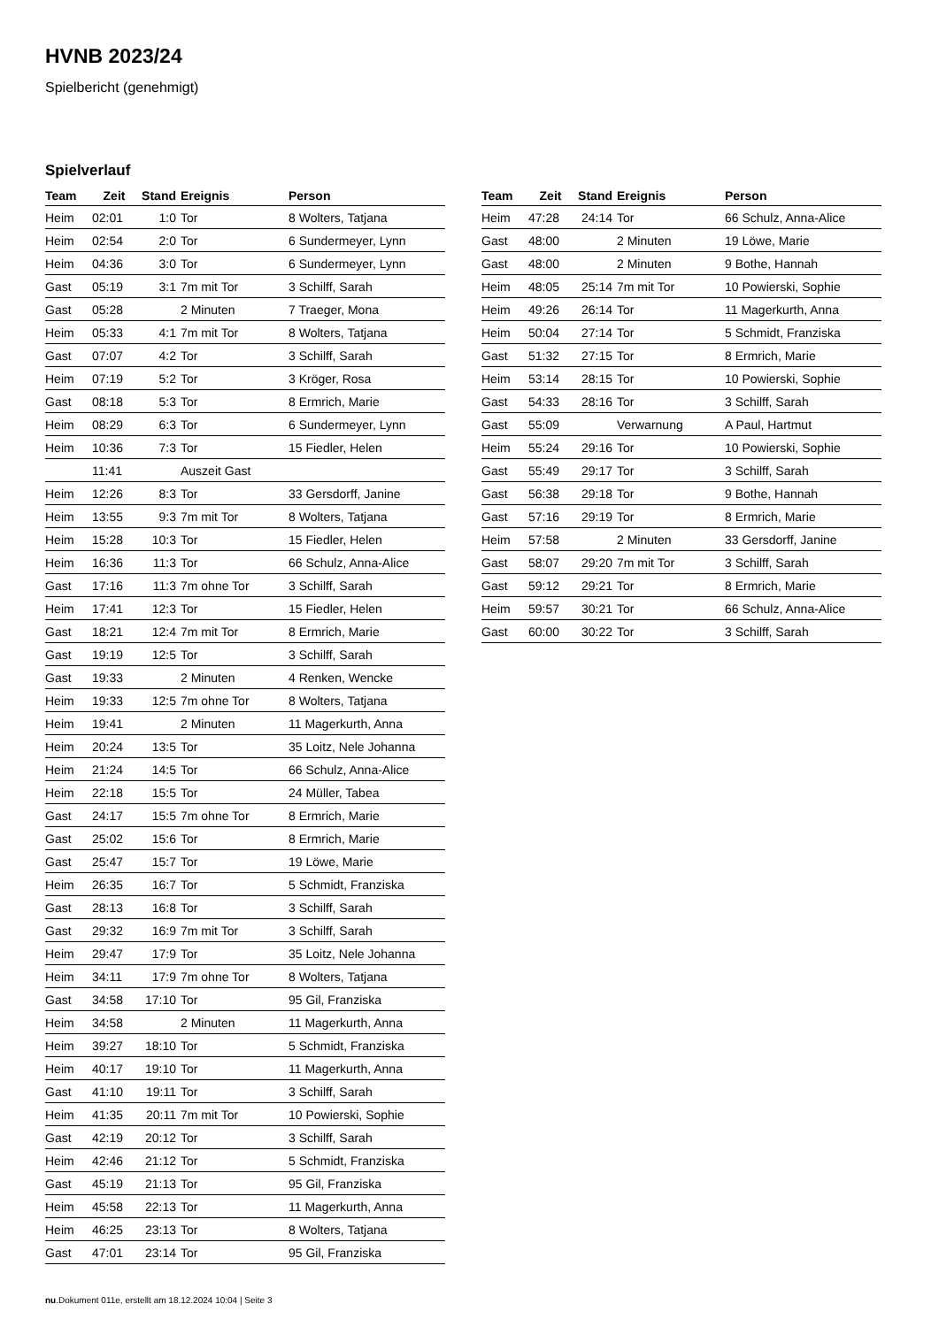HVNB 2023/24
Spielbericht (genehmigt)
Spielverlauf
| Team | Zeit | Stand | Ereignis | Person |
| --- | --- | --- | --- | --- |
| Heim | 02:01 | 1:0 | Tor | 8 Wolters, Tatjana |
| Heim | 02:54 | 2:0 | Tor | 6 Sundermeyer, Lynn |
| Heim | 04:36 | 3:0 | Tor | 6 Sundermeyer, Lynn |
| Gast | 05:19 | 3:1 | 7m mit Tor | 3 Schilff, Sarah |
| Gast | 05:28 | | 2 Minuten | 7 Traeger, Mona |
| Heim | 05:33 | 4:1 | 7m mit Tor | 8 Wolters, Tatjana |
| Gast | 07:07 | 4:2 | Tor | 3 Schilff, Sarah |
| Heim | 07:19 | 5:2 | Tor | 3 Kröger, Rosa |
| Gast | 08:18 | 5:3 | Tor | 8 Ermrich, Marie |
| Heim | 08:29 | 6:3 | Tor | 6 Sundermeyer, Lynn |
| Heim | 10:36 | 7:3 | Tor | 15 Fiedler, Helen |
| | 11:41 | | Auszeit Gast | |
| Heim | 12:26 | 8:3 | Tor | 33 Gersdorff, Janine |
| Heim | 13:55 | 9:3 | 7m mit Tor | 8 Wolters, Tatjana |
| Heim | 15:28 | 10:3 | Tor | 15 Fiedler, Helen |
| Heim | 16:36 | 11:3 | Tor | 66 Schulz, Anna-Alice |
| Gast | 17:16 | 11:3 | 7m ohne Tor | 3 Schilff, Sarah |
| Heim | 17:41 | 12:3 | Tor | 15 Fiedler, Helen |
| Gast | 18:21 | 12:4 | 7m mit Tor | 8 Ermrich, Marie |
| Gast | 19:19 | 12:5 | Tor | 3 Schilff, Sarah |
| Gast | 19:33 | | 2 Minuten | 4 Renken, Wencke |
| Heim | 19:33 | 12:5 | 7m ohne Tor | 8 Wolters, Tatjana |
| Heim | 19:41 | | 2 Minuten | 11 Magerkurth, Anna |
| Heim | 20:24 | 13:5 | Tor | 35 Loitz, Nele Johanna |
| Heim | 21:24 | 14:5 | Tor | 66 Schulz, Anna-Alice |
| Heim | 22:18 | 15:5 | Tor | 24 Müller, Tabea |
| Gast | 24:17 | 15:5 | 7m ohne Tor | 8 Ermrich, Marie |
| Gast | 25:02 | 15:6 | Tor | 8 Ermrich, Marie |
| Gast | 25:47 | 15:7 | Tor | 19 Löwe, Marie |
| Heim | 26:35 | 16:7 | Tor | 5 Schmidt, Franziska |
| Gast | 28:13 | 16:8 | Tor | 3 Schilff, Sarah |
| Gast | 29:32 | 16:9 | 7m mit Tor | 3 Schilff, Sarah |
| Heim | 29:47 | 17:9 | Tor | 35 Loitz, Nele Johanna |
| Heim | 34:11 | 17:9 | 7m ohne Tor | 8 Wolters, Tatjana |
| Gast | 34:58 | 17:10 | Tor | 95 Gil, Franziska |
| Heim | 34:58 | | 2 Minuten | 11 Magerkurth, Anna |
| Heim | 39:27 | 18:10 | Tor | 5 Schmidt, Franziska |
| Heim | 40:17 | 19:10 | Tor | 11 Magerkurth, Anna |
| Gast | 41:10 | 19:11 | Tor | 3 Schilff, Sarah |
| Heim | 41:35 | 20:11 | 7m mit Tor | 10 Powierski, Sophie |
| Gast | 42:19 | 20:12 | Tor | 3 Schilff, Sarah |
| Heim | 42:46 | 21:12 | Tor | 5 Schmidt, Franziska |
| Gast | 45:19 | 21:13 | Tor | 95 Gil, Franziska |
| Heim | 45:58 | 22:13 | Tor | 11 Magerkurth, Anna |
| Heim | 46:25 | 23:13 | Tor | 8 Wolters, Tatjana |
| Gast | 47:01 | 23:14 | Tor | 95 Gil, Franziska |
| Team | Zeit | Stand | Ereignis | Person |
| --- | --- | --- | --- | --- |
| Heim | 47:28 | 24:14 | Tor | 66 Schulz, Anna-Alice |
| Gast | 48:00 | | 2 Minuten | 19 Löwe, Marie |
| Gast | 48:00 | | 2 Minuten | 9 Bothe, Hannah |
| Heim | 48:05 | 25:14 | 7m mit Tor | 10 Powierski, Sophie |
| Heim | 49:26 | 26:14 | Tor | 11 Magerkurth, Anna |
| Heim | 50:04 | 27:14 | Tor | 5 Schmidt, Franziska |
| Gast | 51:32 | 27:15 | Tor | 8 Ermrich, Marie |
| Heim | 53:14 | 28:15 | Tor | 10 Powierski, Sophie |
| Gast | 54:33 | 28:16 | Tor | 3 Schilff, Sarah |
| Gast | 55:09 | | Verwarnung | A Paul, Hartmut |
| Heim | 55:24 | 29:16 | Tor | 10 Powierski, Sophie |
| Gast | 55:49 | 29:17 | Tor | 3 Schilff, Sarah |
| Gast | 56:38 | 29:18 | Tor | 9 Bothe, Hannah |
| Gast | 57:16 | 29:19 | Tor | 8 Ermrich, Marie |
| Heim | 57:58 | | 2 Minuten | 33 Gersdorff, Janine |
| Gast | 58:07 | 29:20 | 7m mit Tor | 3 Schilff, Sarah |
| Gast | 59:12 | 29:21 | Tor | 8 Ermrich, Marie |
| Heim | 59:57 | 30:21 | Tor | 66 Schulz, Anna-Alice |
| Gast | 60:00 | 30:22 | Tor | 3 Schilff, Sarah |
nu.Dokument 011e, erstellt am 18.12.2024 10:04 | Seite 3